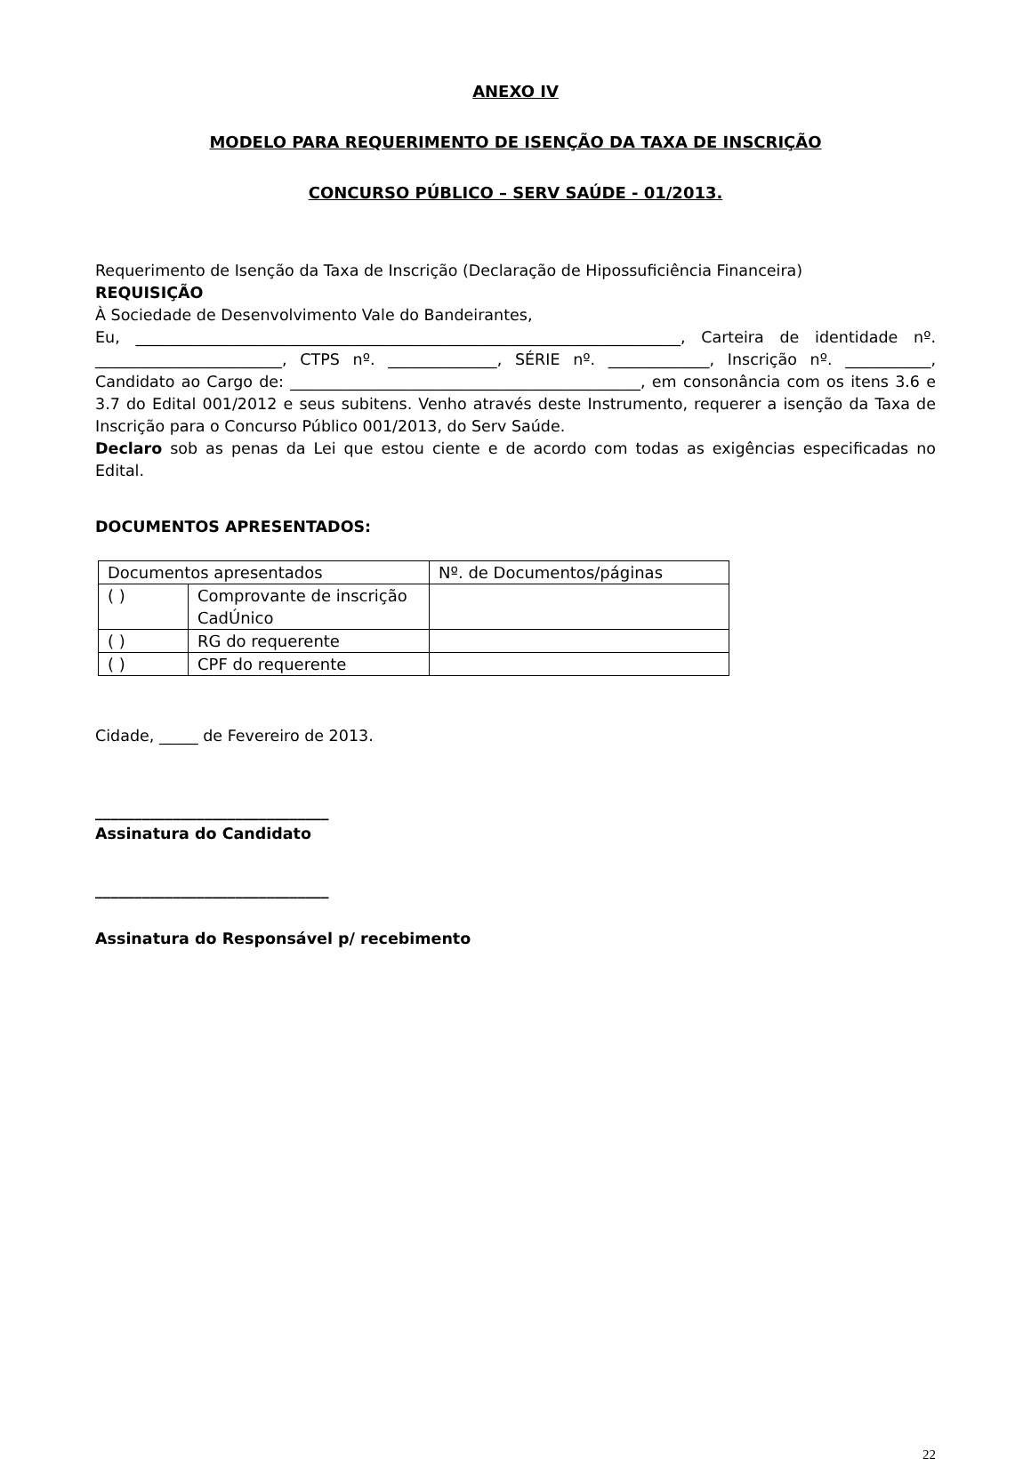ANEXO IV
MODELO PARA REQUERIMENTO DE ISENÇÃO DA TAXA DE INSCRIÇÃO
CONCURSO PÚBLICO – SERV SAÚDE - 01/2013.
Requerimento de Isenção da Taxa de Inscrição (Declaração de Hipossuficiência Financeira)
REQUISIÇÃO
À Sociedade de Desenvolvimento Vale do Bandeirantes,
Eu, ______________________________________________________________________, Carteira de identidade nº. ________________________, CTPS nº. ______________, SÉRIE nº. _____________, Inscrição nº. ___________, Candidato ao Cargo de: _____________________________________________, em consonância com os itens 3.6 e 3.7 do Edital 001/2012 e seus subitens. Venho através deste Instrumento, requerer a isenção da Taxa de Inscrição para o Concurso Público 001/2013, do Serv Saúde.
Declaro sob as penas da Lei que estou ciente e de acordo com todas as exigências especificadas no Edital.
DOCUMENTOS APRESENTADOS:
| Documentos apresentados | | Nº. de Documentos/páginas |
| ( ) | Comprovante de inscrição CadÚnico | |
| ( ) | RG do requerente | |
| ( ) | CPF do requerente | |
Cidade, _____ de Fevereiro de 2013.
______________________________
Assinatura do Candidato
______________________________
Assinatura do Responsável p/ recebimento
22